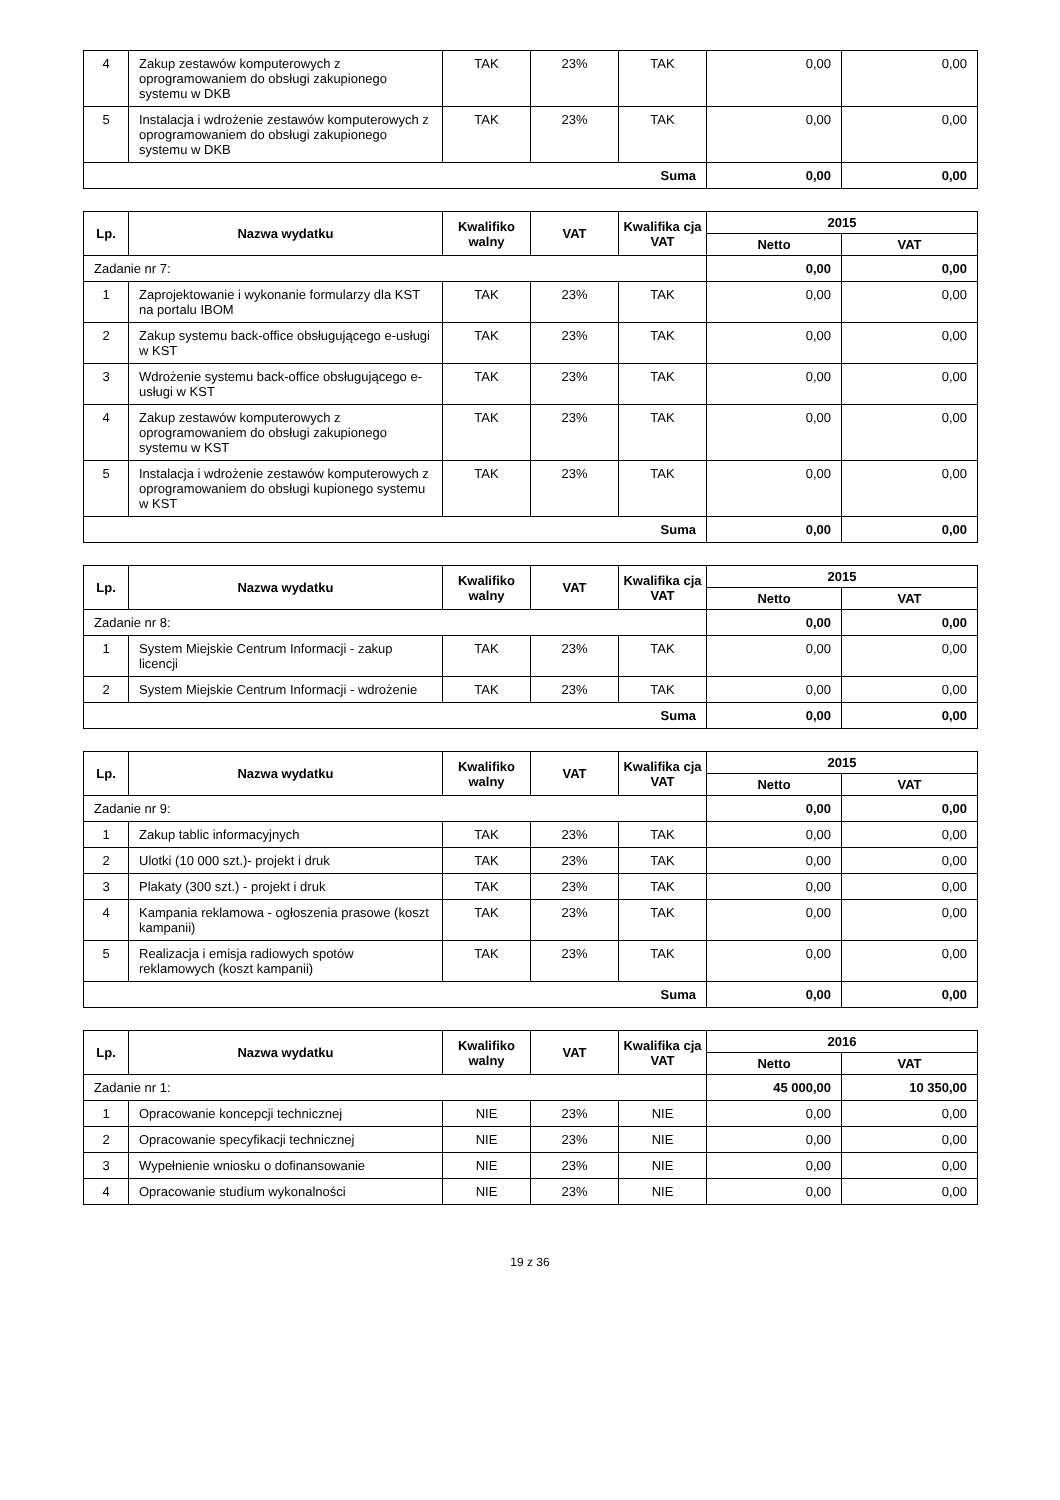| 4 | Zakup zestawów komputerowych z oprogramowaniem do obsługi zakupionego systemu w DKB | TAK | 23% | TAK | 0,00 | 0,00 |
| 5 | Instalacja i wdrożenie zestawów komputerowych z oprogramowaniem do obsługi zakupionego systemu w DKB | TAK | 23% | TAK | 0,00 | 0,00 |
| Suma | | | | | 0,00 | 0,00 |
| Lp. | Nazwa wydatku | Kwalifiko walny | VAT | Kwalifika cja VAT | 2015 | |
| --- | --- | --- | --- | --- | --- | --- |
| | | | | | Netto | VAT |
| Zadanie nr 7: | | | | | 0,00 | 0,00 |
| 1 | Zaprojektowanie i wykonanie formularzy dla KST na portalu IBOM | TAK | 23% | TAK | 0,00 | 0,00 |
| 2 | Zakup systemu back-office obsługującego e-usługi w KST | TAK | 23% | TAK | 0,00 | 0,00 |
| 3 | Wdrożenie systemu back-office obsługującego e-usługi w KST | TAK | 23% | TAK | 0,00 | 0,00 |
| 4 | Zakup zestawów komputerowych z oprogramowaniem do obsługi zakupionego systemu w KST | TAK | 23% | TAK | 0,00 | 0,00 |
| 5 | Instalacja i wdrożenie zestawów komputerowych z oprogramowaniem do obsługi kupionego systemu w KST | TAK | 23% | TAK | 0,00 | 0,00 |
| Suma | | | | | 0,00 | 0,00 |
| Lp. | Nazwa wydatku | Kwalifiko walny | VAT | Kwalifika cja VAT | 2015 | |
| --- | --- | --- | --- | --- | --- | --- |
| | | | | | Netto | VAT |
| Zadanie nr 8: | | | | | 0,00 | 0,00 |
| 1 | System Miejskie Centrum Informacji - zakup licencji | TAK | 23% | TAK | 0,00 | 0,00 |
| 2 | System Miejskie Centrum Informacji - wdrożenie | TAK | 23% | TAK | 0,00 | 0,00 |
| Suma | | | | | 0,00 | 0,00 |
| Lp. | Nazwa wydatku | Kwalifiko walny | VAT | Kwalifika cja VAT | 2015 | |
| --- | --- | --- | --- | --- | --- | --- |
| | | | | | Netto | VAT |
| Zadanie nr 9: | | | | | 0,00 | 0,00 |
| 1 | Zakup tablic informacyjnych | TAK | 23% | TAK | 0,00 | 0,00 |
| 2 | Ulotki (10 000 szt.)- projekt i druk | TAK | 23% | TAK | 0,00 | 0,00 |
| 3 | Plakaty (300 szt.) - projekt i druk | TAK | 23% | TAK | 0,00 | 0,00 |
| 4 | Kampania reklamowa - ogłoszenia prasowe (koszt kampanii) | TAK | 23% | TAK | 0,00 | 0,00 |
| 5 | Realizacja i emisja radiowych spotów reklamowych (koszt kampanii) | TAK | 23% | TAK | 0,00 | 0,00 |
| Suma | | | | | 0,00 | 0,00 |
| Lp. | Nazwa wydatku | Kwalifiko walny | VAT | Kwalifika cja VAT | 2016 | |
| --- | --- | --- | --- | --- | --- | --- |
| | | | | | Netto | VAT |
| Zadanie nr 1: | | | | | 45 000,00 | 10 350,00 |
| 1 | Opracowanie koncepcji technicznej | NIE | 23% | NIE | 0,00 | 0,00 |
| 2 | Opracowanie specyfikacji technicznej | NIE | 23% | NIE | 0,00 | 0,00 |
| 3 | Wypełnienie wniosku o dofinansowanie | NIE | 23% | NIE | 0,00 | 0,00 |
| 4 | Opracowanie studium wykonalności | NIE | 23% | NIE | 0,00 | 0,00 |
19 z 36